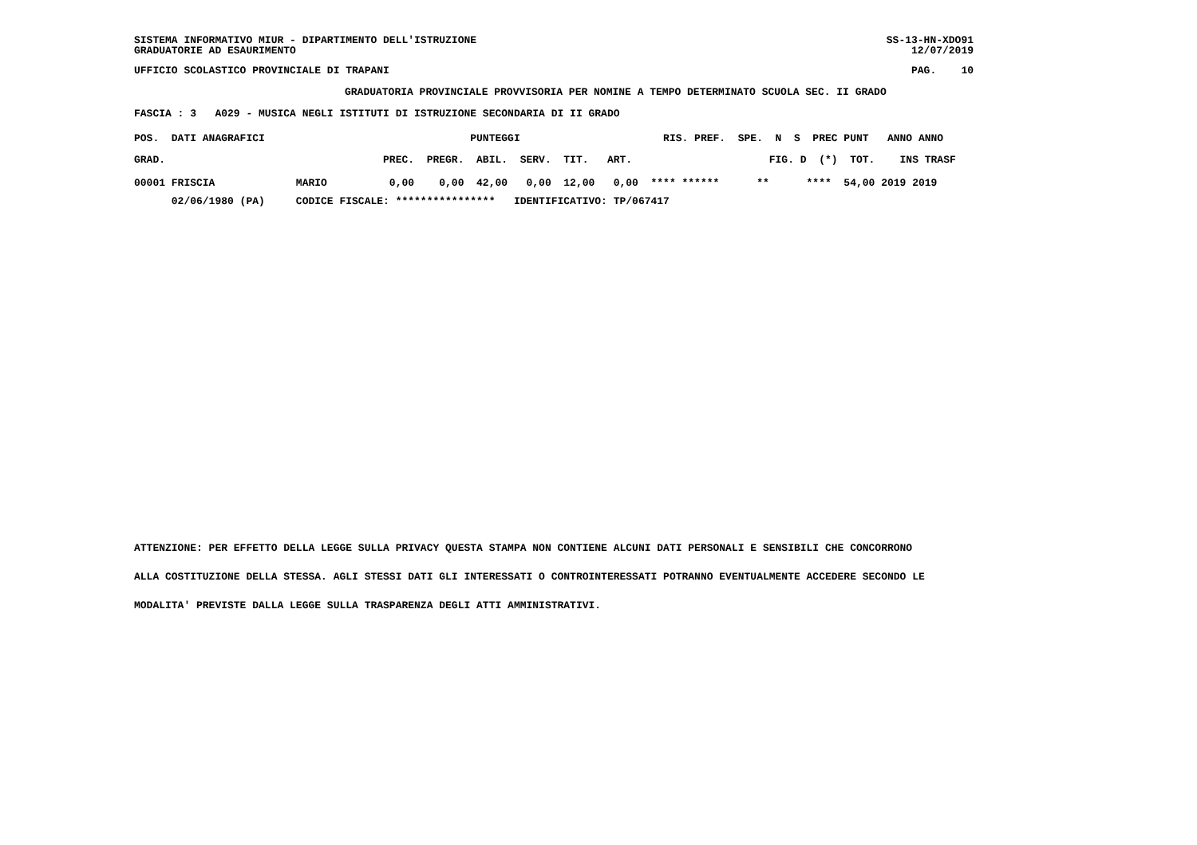SISTEMA INFORMATIVO MIUR - DIPARTIMENTO DELL'ISTRUZIONE
GRADUATORIE AD ESAURIMENTO
SS-13-HN-XDO91
12/07/2019
UFFICIO SCOLASTICO PROVINCIALE DI TRAPANI
PAG.    10
GRADUATORIA PROVINCIALE PROVVISORIA PER NOMINE A TEMPO DETERMINATO SCUOLA SEC. II GRADO
FASCIA : 3   A029 - MUSICA NEGLI ISTITUTI DI ISTRUZIONE SECONDARIA DI II GRADO
| POS. DATI ANAGRAFICI PUNTEGGI RIS. PREF. SPE. N S PREC PUNT ANNO ANNO |
| --- |
| GRAD. PREC. PREGR. ABIL. SERV. TIT. ART. FIG. D (*) TOT. INS TRASF |
| 00001 FRISCIA MARIO 0,00 0,00 42,00 0,00 12,00 0,00 **** ****** ** **** 54,00 2019 2019 |
| 02/06/1980 (PA) CODICE FISCALE: **************** IDENTIFICATIVO: TP/067417 |
ATTENZIONE: PER EFFETTO DELLA LEGGE SULLA PRIVACY QUESTA STAMPA NON CONTIENE ALCUNI DATI PERSONALI E SENSIBILI CHE CONCORRONO
ALLA COSTITUZIONE DELLA STESSA. AGLI STESSI DATI GLI INTERESSATI O CONTROINTERESSATI POTRANNO EVENTUALMENTE ACCEDERE SECONDO LE
MODALITA' PREVISTE DALLA LEGGE SULLA TRASPARENZA DEGLI ATTI AMMINISTRATIVI.